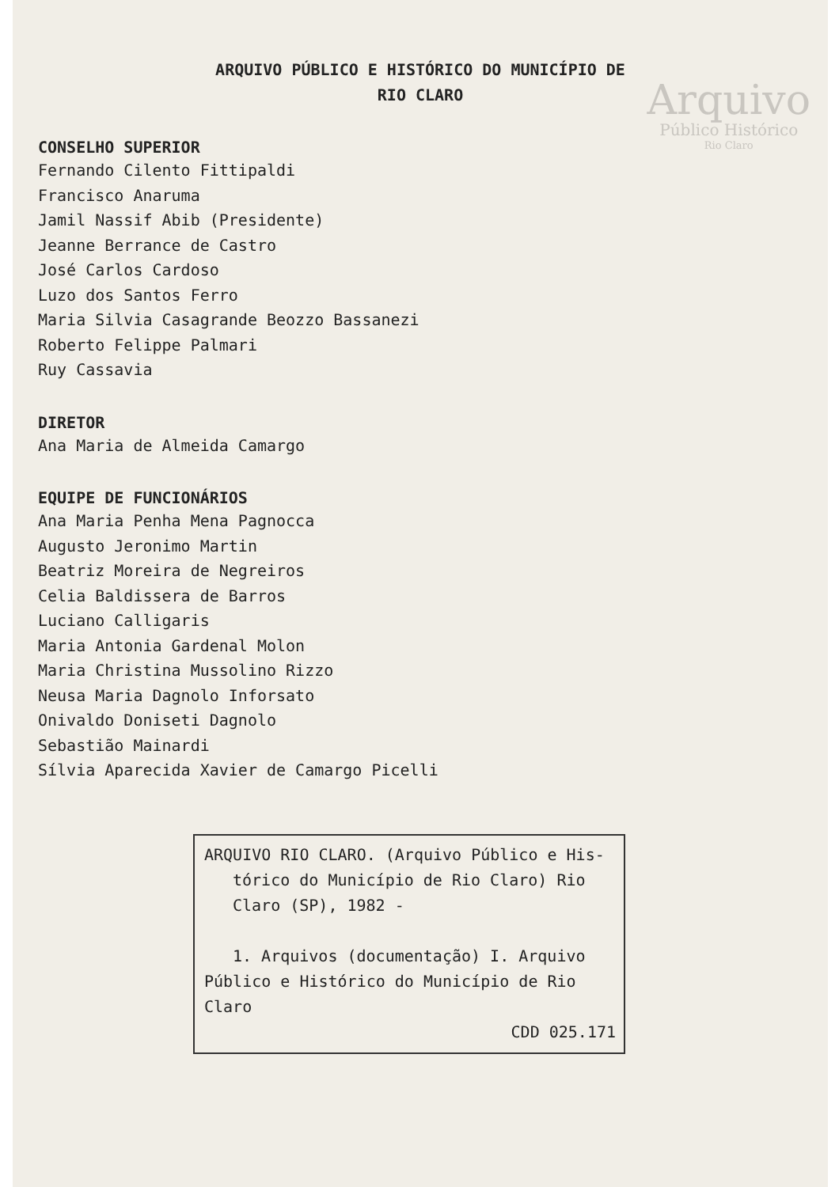Arquivo
Público Histórico
Rio Claro
ARQUIVO PÚBLICO E HISTÓRICO DO MUNICÍPIO DE
RIO CLARO
CONSELHO SUPERIOR
Fernando Cilento Fittipaldi
Francisco Anaruma
Jamil Nassif Abib (Presidente)
Jeanne Berrance de Castro
José Carlos Cardoso
Luzo dos Santos Ferro
Maria Silvia Casagrande Beozzo Bassanezi
Roberto Felippe Palmari
Ruy Cassavia
DIRETOR
Ana Maria de Almeida Camargo
EQUIPE DE FUNCIONÁRIOS
Ana Maria Penha Mena Pagnocca
Augusto Jeronimo Martin
Beatriz Moreira de Negreiros
Celia Baldissera de Barros
Luciano Calligaris
Maria Antonia Gardenal Molon
Maria Christina Mussolino Rizzo
Neusa Maria Dagnolo Inforsato
Onivaldo Doniseti Dagnolo
Sebastião Mainardi
Sílvia Aparecida Xavier de Camargo Picelli
ARQUIVO RIO CLARO. (Arquivo Público e His-
tórico do Município de Rio Claro) Rio
Claro (SP), 1982 -
1. Arquivos (documentação) I. Arquivo
Público e Histórico do Município de Rio
Claro
CDD 025.171